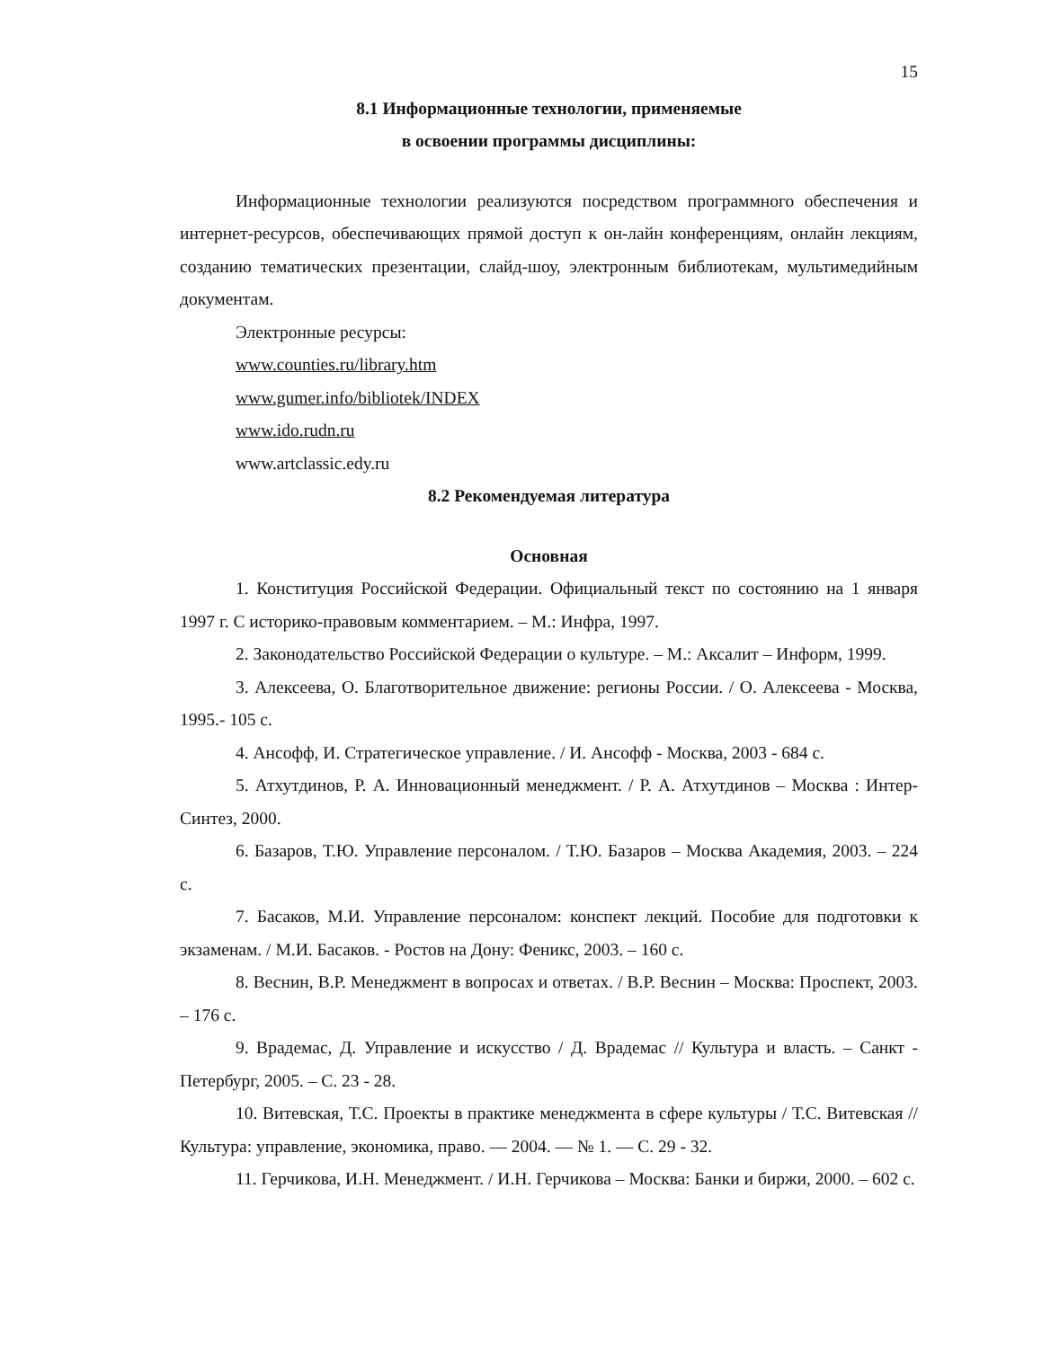15
8.1 Информационные технологии, применяемые
в освоении программы дисциплины:
Информационные технологии реализуются посредством программного обеспечения и интернет-ресурсов, обеспечивающих прямой доступ к он-лайн конференциям, онлайн лекциям, созданию тематических презентации, слайд-шоу, электронным библиотекам, мультимедийным документам.
Электронные ресурсы:
www.counties.ru/library.htm
www.gumer.info/bibliotek/INDEX
www.ido.rudn.ru
www.artclassic.edy.ru
8.2 Рекомендуемая литература
Основная
1. Конституция Российской Федерации. Официальный текст по состоянию на 1 января 1997 г. С историко-правовым комментарием. – М.: Инфра, 1997.
2. Законодательство Российской Федерации о культуре. – М.: Аксалит – Информ, 1999.
3. Алексеева, О. Благотворительное движение: регионы России. / О. Алексеева - Москва, 1995.- 105 с.
4. Ансофф, И. Стратегическое управление. / И. Ансофф - Москва, 2003 - 684 с.
5. Атхутдинов, Р. А. Инновационный менеджмент. / Р. А. Атхутдинов – Москва : Интер-Синтез, 2000.
6. Базаров, Т.Ю. Управление персоналом. / Т.Ю. Базаров – Москва Академия, 2003. – 224 с.
7. Басаков, М.И. Управление персоналом: конспект лекций. Пособие для подготовки к экзаменам. / М.И. Басаков. - Ростов на Дону: Феникс, 2003. – 160 с.
8. Веснин, В.Р. Менеджмент в вопросах и ответах. / В.Р. Веснин – Москва: Проспект, 2003. – 176 с.
9. Врадемас, Д. Управление и искусство / Д. Врадемас // Культура и власть. – Санкт - Петербург, 2005. – С. 23 - 28.
10. Витевская, Т.С. Проекты в практике менеджмента в сфере культуры / Т.С. Витевская // Культура: управление, экономика, право. — 2004. — № 1. — С. 29 - 32.
11. Герчикова, И.Н. Менеджмент. / И.Н. Герчикова – Москва: Банки и биржи, 2000. – 602 с.